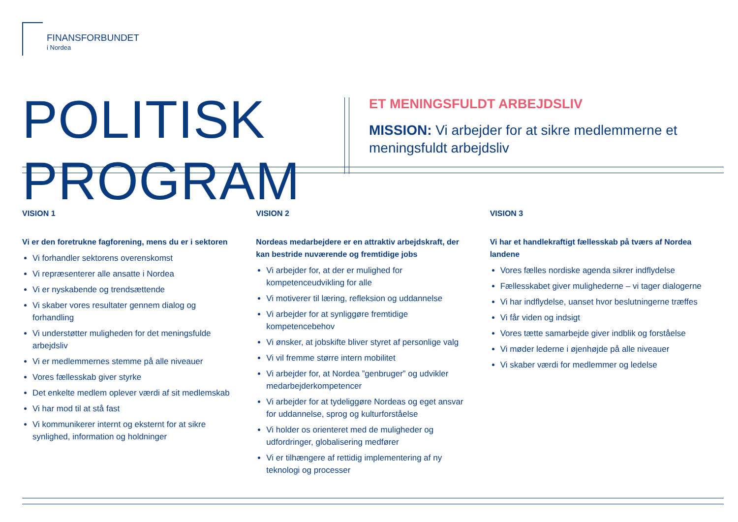FINANSFORBUNDET
i Nordea
POLITISK PROGRAM
ET MENINGSFULDT ARBEJDSLIV
MISSION: Vi arbejder for at sikre medlemmerne et meningsfuldt arbejdsliv
VISION 1
Vi er den foretrukne fagforening, mens du er i sektoren
Vi forhandler sektorens overenskomst
Vi repræsenterer alle ansatte i Nordea
Vi er nyskabende og trendsættende
Vi skaber vores resultater gennem dialog og forhandling
Vi understøtter muligheden for det meningsfulde arbejdsliv
Vi er medlemmernes stemme på alle niveauer
Vores fællesskab giver styrke
Det enkelte medlem oplever værdi af sit medlemskab
Vi har mod til at stå fast
Vi kommunikerer internt og eksternt for at sikre synlighed, information og holdninger
VISION 2
Nordeas medarbejdere er en attraktiv arbejdskraft, der kan bestride nuværende og fremtidige jobs
Vi arbejder for, at der er mulighed for kompetenceudvikling for alle
Vi motiverer til læring, refleksion og uddannelse
Vi arbejder for at synliggøre fremtidige kompetencebehov
Vi ønsker, at jobskifte bliver styret af personlige valg
Vi vil fremme større intern mobilitet
Vi arbejder for, at Nordea ”genbruger” og udvikler medarbejderkompetencer
Vi arbejder for at tydeliggøre Nordeas og eget ansvar for uddannelse, sprog og kulturforståelse
Vi holder os orienteret med de muligheder og udfordringer, globalisering medfører
Vi er tilhængere af rettidig implementering af ny teknologi og processer
VISION 3
Vi har et handlekraftigt fællesskab på tværs af Nordea landene
Vores fælles nordiske agenda sikrer indflydelse
Fællesskabet giver mulighederne – vi tager dialogerne
Vi har indflydelse, uanset hvor beslutningerne træffes
Vi får viden og indsigt
Vores tætte samarbejde giver indblik og forståelse
Vi møder lederne i øjenhøjde på alle niveauer
Vi skaber værdi for medlemmer og ledelse